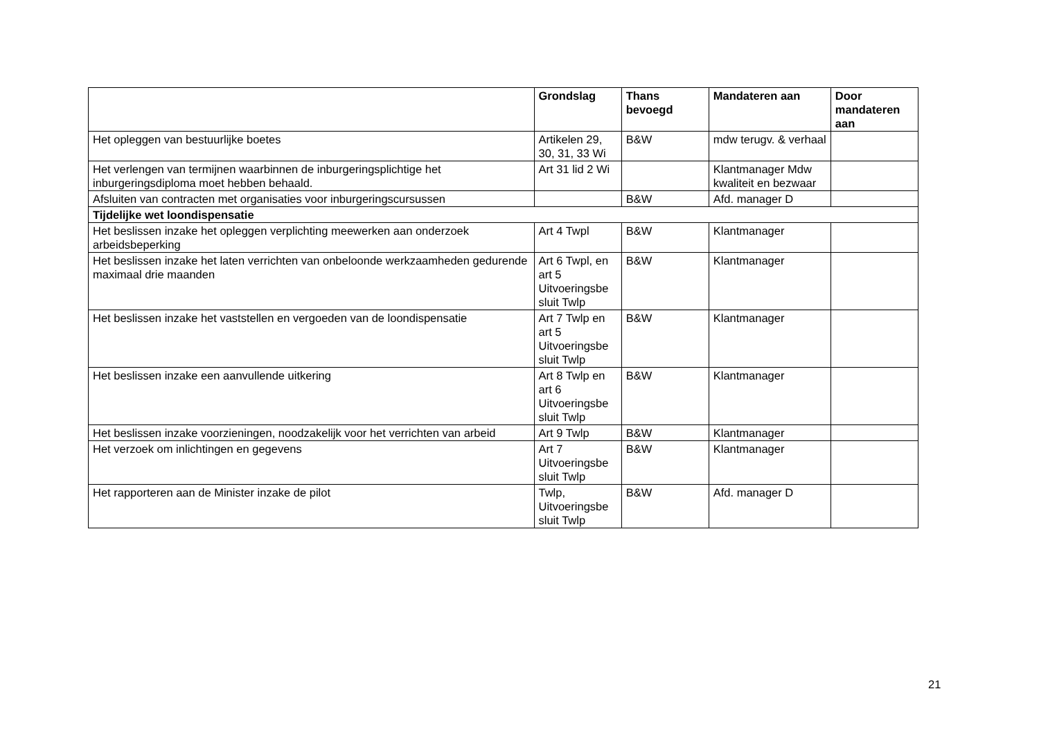| | Grondslag | Thans bevoegd | Mandateren aan | Door mandateren aan |
| --- | --- | --- | --- | --- |
| Het opleggen van bestuurlijke boetes | Artikelen 29, 30, 31, 33 Wi | B&W | mdw terugv. & verhaal | |
| Het verlengen van termijnen waarbinnen de inburgeringsplichtige het inburgeringsdiploma moet hebben behaald. | Art 31 lid 2 Wi | | Klantmanager Mdw kwaliteit en bezwaar | |
| Afsluiten van contracten met organisaties voor inburgeringscursussen | | B&W | Afd. manager D | |
| Tijdelijke wet loondispensatie | | | | |
| Het beslissen inzake het opleggen verplichting meewerken aan onderzoek arbeidsbeperking | Art 4 Twpl | B&W | Klantmanager | |
| Het beslissen inzake het laten verrichten van onbeloonde werkzaamheden gedurende maximaal drie maanden | Art 6 Twpl, en art 5 Uitvoeringsbe sluit Twlp | B&W | Klantmanager | |
| Het beslissen inzake het vaststellen en vergoeden van de loondispensatie | Art 7 Twlp en art 5 Uitvoeringsbe sluit Twlp | B&W | Klantmanager | |
| Het beslissen inzake een aanvullende uitkering | Art 8 Twlp en art 6 Uitvoeringsbe sluit Twlp | B&W | Klantmanager | |
| Het beslissen inzake voorzieningen, noodzakelijk voor het verrichten van arbeid | Art 9 Twlp | B&W | Klantmanager | |
| Het verzoek om inlichtingen en gegevens | Art 7 Uitvoeringsbe sluit Twlp | B&W | Klantmanager | |
| Het rapporteren aan de Minister inzake de pilot | Twlp, Uitvoeringsbe sluit Twlp | B&W | Afd. manager D | |
21